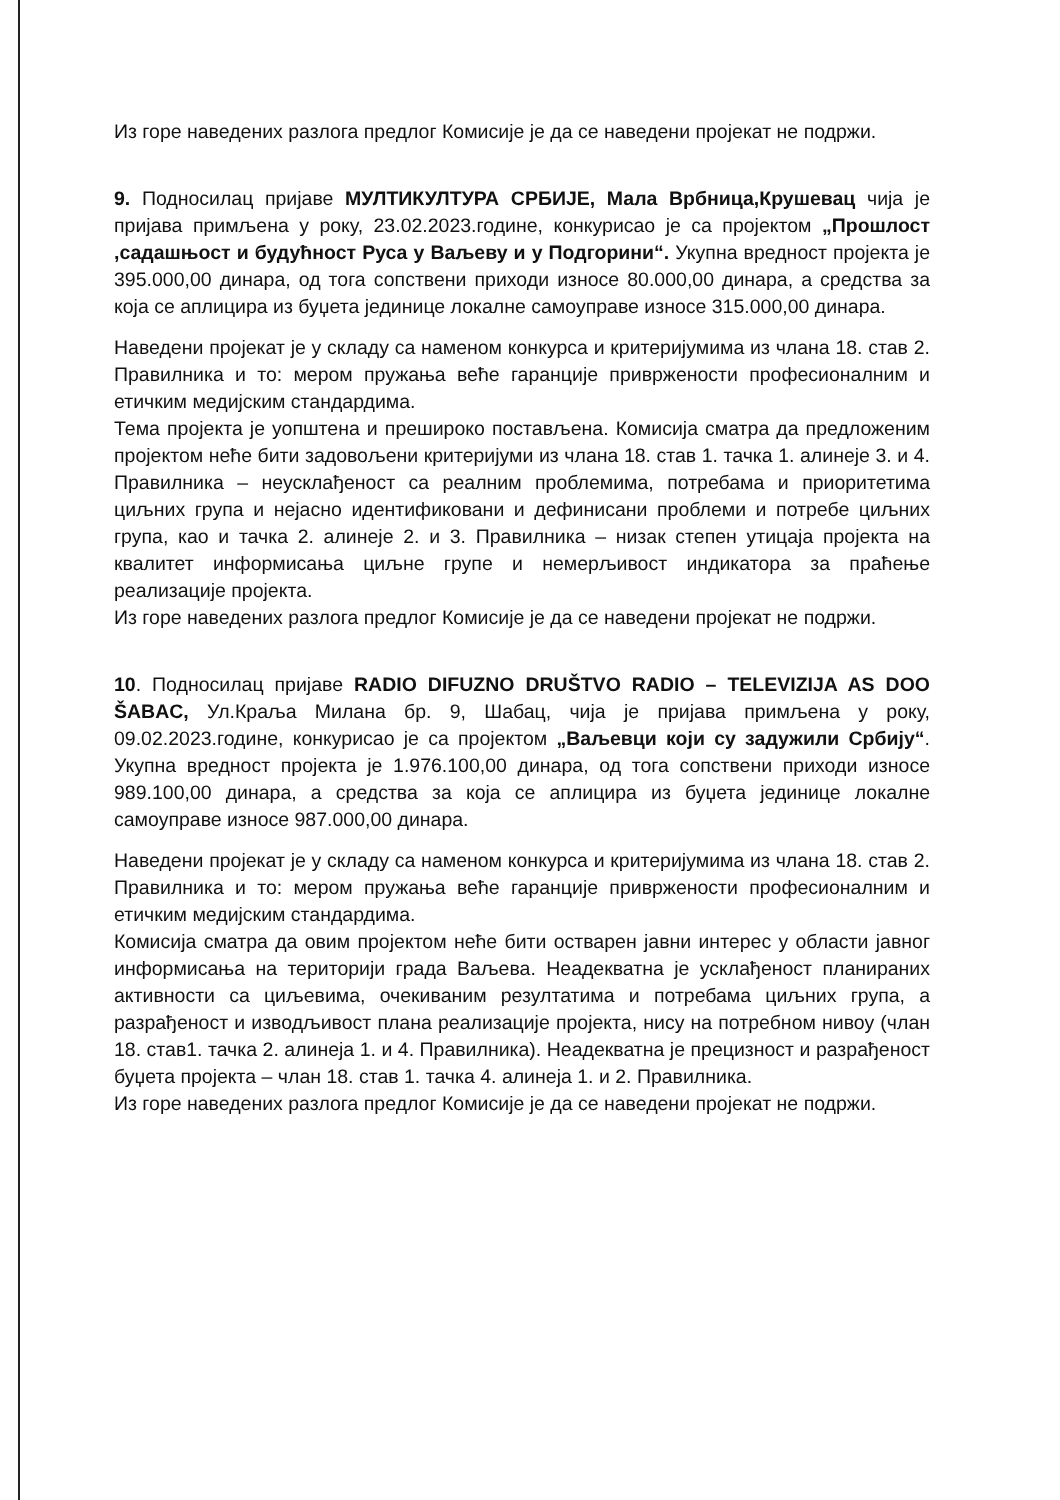Из горе наведених разлога предлог Комисије је да се наведени пројекат не подржи.
9. Подносилац пријаве МУЛТИКУЛТУРА СРБИЈЕ, Мала Врбница,Крушевац чија је пријава примљена у року, 23.02.2023.године, конкурисао је са пројектом „Прошлост ,садашњост и будућност Руса у Ваљеву и у Подгорини“. Укупна вредност пројекта је 395.000,00 динара, од тога сопствени приходи износе 80.000,00 динара, а средства за која се аплицира из буџета јединице локалне самоуправе износе 315.000,00 динара.
Наведени пројекат је у складу са наменом конкурса и критеријумима из члана 18. став 2. Правилника и то: мером пружања веће гаранције привржености професионалним и етичким медијским стандардима.
Тема пројекта је уопштена и прешироко постављена. Комисија сматра да предложеним пројектом неће бити задовољени критеријуми из члана 18. став 1. тачка 1. алинеје 3. и 4. Правилника – неусклађеност са реалним проблемима, потребама и приоритетима циљних група и нејасно идентификовани и дефинисани проблеми и потребе циљних група, као и тачка 2. алинеје 2. и 3. Правилника – низак степен утицаја пројекта на квалитет информисања циљне групе и немерљивост индикатора за праћење реализације пројекта.
Из горе наведених разлога предлог Комисије је да се наведени пројекат не подржи.
10. Подносилац пријаве RADIO DIFUZNO DRUŠTVO RADIO – TELEVIZIJA AS DOO ŠABAC, Ул.Краља Милана бр. 9, Шабац, чија је пријава примљена у року, 09.02.2023.године, конкурисао је са пројектом „Ваљевци који су задужили Србију“. Укупна вредност пројекта је 1.976.100,00 динара, од тога сопствени приходи износе 989.100,00 динара, а средства за која се аплицира из буџета јединице локалне самоуправе износе 987.000,00 динара.
Наведени пројекат је у складу са наменом конкурса и критеријумима из члана 18. став 2. Правилника и то: мером пружања веће гаранције привржености професионалним и етичким медијским стандардима.
Комисија сматра да овим пројектом неће бити остварен јавни интерес у области јавног информисања на територији града Ваљева. Неадекватна је усклађеност планираних активности са циљевима, очекиваним резултатима и потребама циљних група, а разрађеност и изводљивост плана реализације пројекта, нису на потребном нивоу (члан 18. став1. тачка 2. алинеја 1. и 4. Правилника). Неадекватна је прецизност и разрађеност буџета пројекта – члан 18. став 1. тачка 4. алинеја 1. и 2. Правилника.
Из горе наведених разлога предлог Комисије је да се наведени пројекат не подржи.